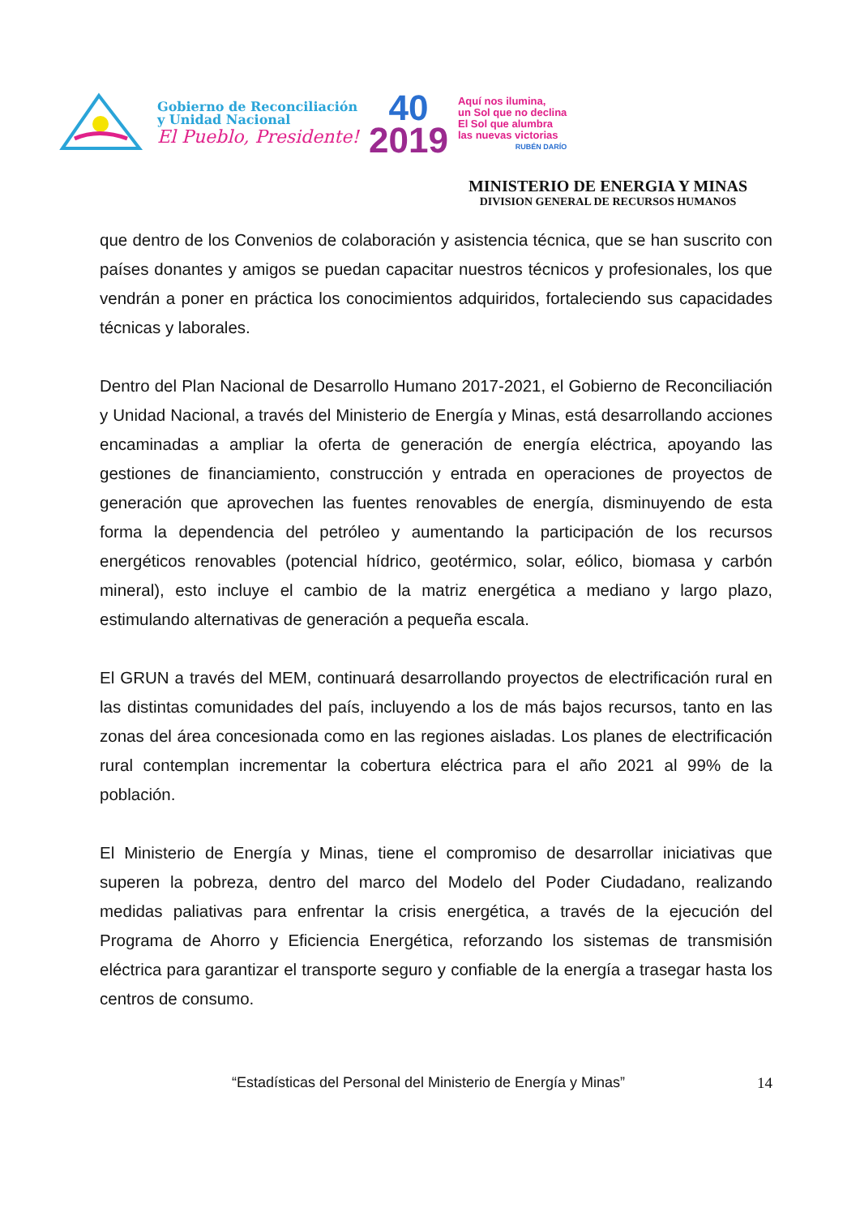Gobierno de Reconciliación
y Unidad Nacional
El Pueblo, Presidente!
40
2019
Aquí nos ilumina,
un Sol que no declina
El Sol que alumbra
las nuevas victorias
RUBÉN DARÍO
MINISTERIO DE ENERGIA Y MINAS
DIVISION GENERAL DE RECURSOS HUMANOS
que dentro de los Convenios de colaboración y asistencia técnica, que se han suscrito con países donantes y amigos se puedan capacitar nuestros técnicos y profesionales, los que vendrán a poner en práctica los conocimientos adquiridos, fortaleciendo sus capacidades técnicas y laborales.
Dentro del Plan Nacional de Desarrollo Humano 2017-2021, el Gobierno de Reconciliación y Unidad Nacional, a través del Ministerio de Energía y Minas, está desarrollando acciones encaminadas a ampliar la oferta de generación de energía eléctrica, apoyando las gestiones de financiamiento, construcción y entrada en operaciones de proyectos de generación que aprovechen las fuentes renovables de energía, disminuyendo de esta forma la dependencia del petróleo y aumentando la participación de los recursos energéticos renovables (potencial hídrico, geotérmico, solar, eólico, biomasa y carbón mineral), esto incluye el cambio de la matriz energética a mediano y largo plazo, estimulando alternativas de generación a pequeña escala.
El GRUN a través del MEM, continuará desarrollando proyectos de electrificación rural en las distintas comunidades del país, incluyendo a los de más bajos recursos, tanto en las zonas del área concesionada como en las regiones aisladas. Los planes de electrificación rural contemplan incrementar la cobertura eléctrica para el año 2021 al 99% de la población.
El Ministerio de Energía y Minas, tiene el compromiso de desarrollar iniciativas que superen la pobreza, dentro del marco del Modelo del Poder Ciudadano, realizando medidas paliativas para enfrentar la crisis energética, a través de la ejecución del Programa de Ahorro y Eficiencia Energética, reforzando los sistemas de transmisión eléctrica para garantizar el transporte seguro y confiable de la energía a trasegar hasta los centros de consumo.
“Estadísticas del Personal del Ministerio de Energía y Minas” 14